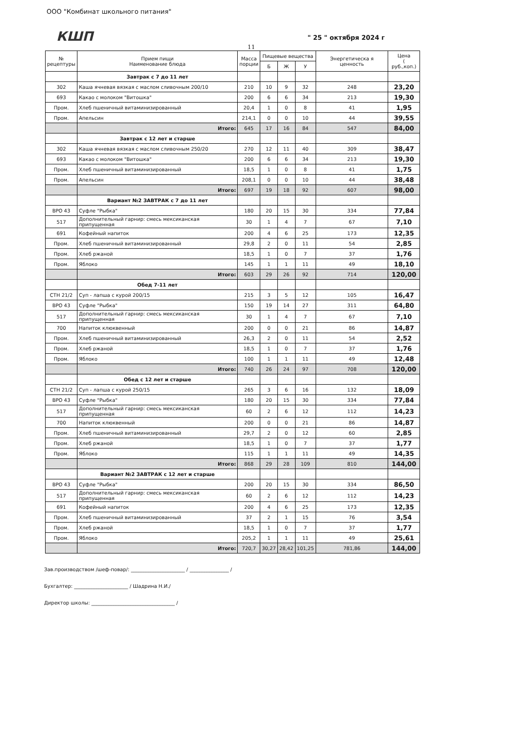ООО "Комбинат школьного питания"
КШП " 25 " октября 2024 г
11
| № рецептуры | Прием пищи Наименование блюда | Масса порции | Пищевые вещества | | | Энергетическа я ценность | Цена ( руб.,коп.) |
| --- | --- | --- | --- | --- | --- | --- | --- |
| | | | Б | Ж | У | | |
| | Завтрак с 7 до 11 лет | | | | | | |
| 302 | Каша ячневая вязкая с маслом сливочным 200/10 | 210 | 10 | 9 | 32 | 248 | 23,20 |
| 693 | Какао с молоком "Витошка" | 200 | 6 | 6 | 34 | 213 | 19,30 |
| Пром. | Хлеб пшеничный витаминизированный | 20,4 | 1 | 0 | 8 | 41 | 1,95 |
| Пром. | Апельсин | 214,1 | 0 | 0 | 10 | 44 | 39,55 |
| | Итого: | 645 | 17 | 16 | 84 | 547 | 84,00 |
| | Завтрак с 12 лет и старше | | | | | | |
| 302 | Каша ячневая вязкая с маслом сливочным 250/20 | 270 | 12 | 11 | 40 | 309 | 38,47 |
| 693 | Какао с молоком "Витошка" | 200 | 6 | 6 | 34 | 213 | 19,30 |
| Пром. | Хлеб пшеничный витаминизированный | 18,5 | 1 | 0 | 8 | 41 | 1,75 |
| Пром. | Апельсин | 208,1 | 0 | 0 | 10 | 44 | 38,48 |
| | Итого: | 697 | 19 | 18 | 92 | 607 | 98,00 |
| | Вариант №2 ЗАВТРАК с 7 до 11 лет | | | | | | |
| ВРО 43 | Суфле "Рыбка" | 180 | 20 | 15 | 30 | 334 | 77,84 |
| 517 | Дополнительный гарнир: смесь мексиканская припущенная | 30 | 1 | 4 | 7 | 67 | 7,10 |
| 691 | Кофейный напиток | 200 | 4 | 6 | 25 | 173 | 12,35 |
| Пром. | Хлеб пшеничный витаминизированный | 29,8 | 2 | 0 | 11 | 54 | 2,85 |
| Пром. | Хлеб ржаной | 18,5 | 1 | 0 | 7 | 37 | 1,76 |
| Пром. | Яблоко | 145 | 1 | 1 | 11 | 49 | 18,10 |
| | Итого: | 603 | 29 | 26 | 92 | 714 | 120,00 |
| | Обед 7-11 лет | | | | | | |
| СТН 21/2 | Суп - лапша с курой 200/15 | 215 | 3 | 5 | 12 | 105 | 16,47 |
| ВРО 43 | Суфле "Рыбка" | 150 | 19 | 14 | 27 | 311 | 64,80 |
| 517 | Дополнительный гарнир: смесь мексиканская припущенная | 30 | 1 | 4 | 7 | 67 | 7,10 |
| 700 | Напиток клюквенный | 200 | 0 | 0 | 21 | 86 | 14,87 |
| Пром. | Хлеб пшеничный витаминизированный | 26,3 | 2 | 0 | 11 | 54 | 2,52 |
| Пром. | Хлеб ржаной | 18,5 | 1 | 0 | 7 | 37 | 1,76 |
| Пром. | Яблоко | 100 | 1 | 1 | 11 | 49 | 12,48 |
| | Итого: | 740 | 26 | 24 | 97 | 708 | 120,00 |
| | Обед с 12 лет и старше | | | | | | |
| СТН 21/2 | Суп - лапша с курой 250/15 | 265 | 3 | 6 | 16 | 132 | 18,09 |
| ВРО 43 | Суфле "Рыбка" | 180 | 20 | 15 | 30 | 334 | 77,84 |
| 517 | Дополнительный гарнир: смесь мексиканская припущенная | 60 | 2 | 6 | 12 | 112 | 14,23 |
| 700 | Напиток клюквенный | 200 | 0 | 0 | 21 | 86 | 14,87 |
| Пром. | Хлеб пшеничный витаминизированный | 29,7 | 2 | 0 | 12 | 60 | 2,85 |
| Пром. | Хлеб ржаной | 18,5 | 1 | 0 | 7 | 37 | 1,77 |
| Пром. | Яблоко | 115 | 1 | 1 | 11 | 49 | 14,35 |
| | Итого: | 868 | 29 | 28 | 109 | 810 | 144,00 |
| | Вариант №2 ЗАВТРАК с 12 лет и старше | | | | | | |
| ВРО 43 | Суфле "Рыбка" | 200 | 20 | 15 | 30 | 334 | 86,50 |
| 517 | Дополнительный гарнир: смесь мексиканская припущенная | 60 | 2 | 6 | 12 | 112 | 14,23 |
| 691 | Кофейный напиток | 200 | 4 | 6 | 25 | 173 | 12,35 |
| Пром. | Хлеб пшеничный витаминизированный | 37 | 2 | 1 | 15 | 76 | 3,54 |
| Пром. | Хлеб ржаной | 18,5 | 1 | 0 | 7 | 37 | 1,77 |
| Пром. | Яблоко | 205,2 | 1 | 1 | 11 | 49 | 25,61 |
| | Итого: | 720,7 | 30,27 | 28,42 | 101,25 | 781,86 | 144,00 |
Зав.производством /шеф-повар/: ______________________ / ________________ /
Бухгалтер: ______________________ / Шадрина Н.И./
Директор школы: __________________________________ /